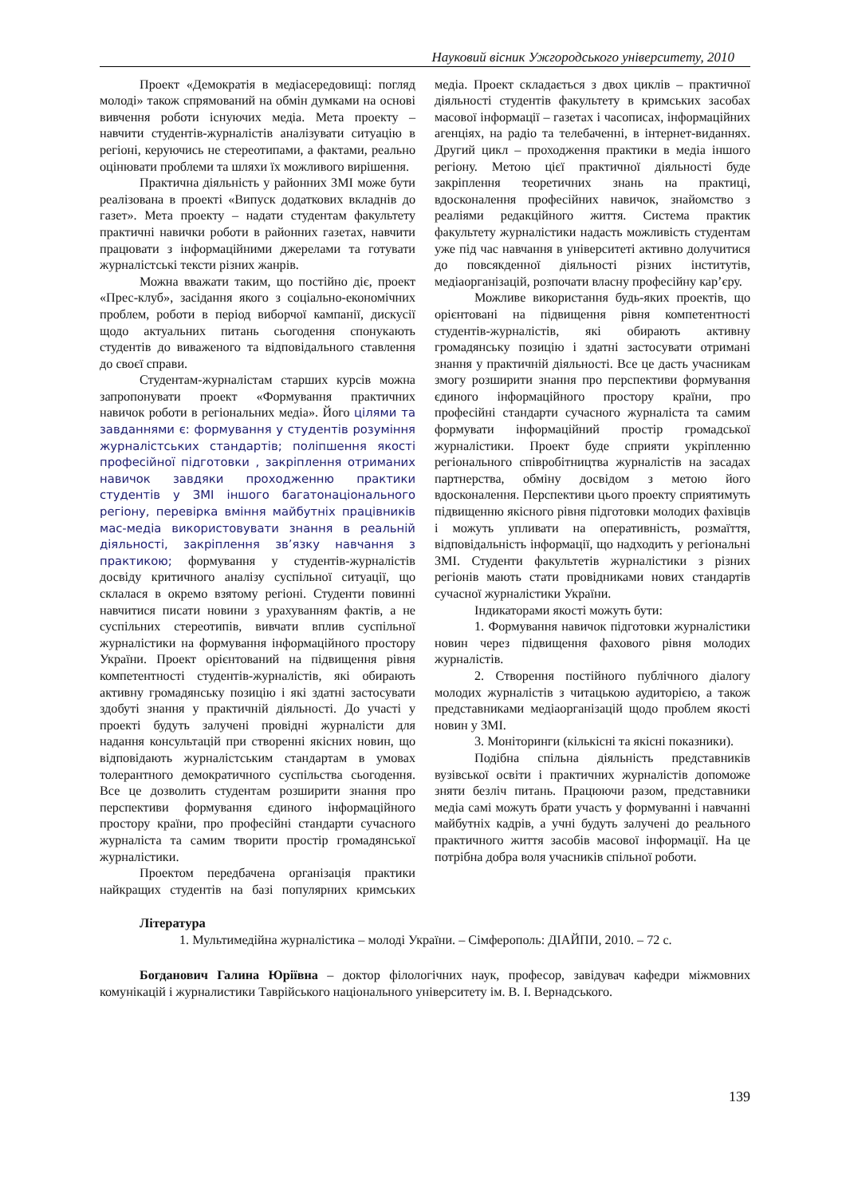Науковий вісник Ужгородського університету, 2010
Проект «Демократія в медіасередовищі: погляд молоді» також спрямований на обмін думками на основі вивчення роботи існуючих медіа. Мета проекту – навчити студентів-журналістів аналізувати ситуацію в регіоні, керуючись не стереотипами, а фактами, реально оцінювати проблеми та шляхи їх можливого вирішення.
Практична діяльність у районних ЗМІ може бути реалізована в проекті «Випуск додаткових вкладнів до газет». Мета проекту – надати студентам факультету практичні навички роботи в районних газетах, навчити працювати з інформаційними джерелами та готувати журналістські тексти різних жанрів.
Можна вважати таким, що постійно діє, проект «Прес-клуб», засідання якого з соціально-економічних проблем, роботи в період виборчої кампанії, дискусії щодо актуальних питань сьогодення спонукають студентів до виваженого та відповідального ставлення до своєї справи.
Студентам-журналістам старших курсів можна запропонувати проект «Формування практичних навичок роботи в регіональних медіа». Його цілями та завданнями є: формування у студентів розуміння журналістських стандартів; поліпшення якості професійної підготовки , закріплення отриманих навичок завдяки проходженню практики студентів у ЗМІ іншого багатонаціонального регіону, перевірка вміння майбутніх працівників мас-медіа використовувати знання в реальній діяльності, закріплення зв’язку навчання з практикою; формування у студентів-журналістів досвіду критичного аналізу суспільної ситуації, що склалася в окремо взятому регіоні. Студенти повинні навчитися писати новини з урахуванням фактів, а не суспільних стереотипів, вивчати вплив суспільної журналістики на формування інформаційного простору України. Проект орієнтований на підвищення рівня компетентності студентів-журналістів, які обирають активну громадянську позицію і які здатні застосувати здобуті знання у практичній діяльності. До участі у проекті будуть залучені провідні журналісти для надання консультацій при створенні якісних новин, що відповідають журналістським стандартам в умовах толерантного демократичного суспільства сьогодення. Все це дозволить студентам розширити знання про перспективи формування єдиного інформаційного простору країни, про професійні стандарти сучасного журналіста та самим творити простір громадянської журналістики.
Проектом передбачена організація практики найкращих студентів на базі популярних кримських медіа. Проект складається з двох циклів – практичної діяльності студентів факультету в кримських засобах масової інформації – газетах і часописах, інформаційних агенціях, на радіо та телебаченні, в інтернет-виданнях. Другий цикл – проходження практики в медіа іншого регіону. Метою цієї практичної діяльності буде закріплення теоретичних знань на практиці, вдосконалення професійних навичок, знайомство з реаліями редакційного життя. Система практик факультету журналістики надасть можливість студентам уже під час навчання в університеті активно долучитися до повсякденної діяльності різних інститутів, медіаорганізацій, розпочати власну професійну кар’єру.
Можливе використання будь-яких проектів, що орієнтовані на підвищення рівня компетентності студентів-журналістів, які обирають активну громадянську позицію і здатні застосувати отримані знання у практичній діяльності. Все це дасть учасникам змогу розширити знання про перспективи формування єдиного інформаційного простору країни, про професійні стандарти сучасного журналіста та самим формувати інформаційний простір громадської журналістики. Проект буде сприяти укріпленню регіонального співробітництва журналістів на засадах партнерства, обміну досвідом з метою його вдосконалення. Перспективи цього проекту сприятимуть підвищенню якісного рівня підготовки молодих фахівців і можуть упливати на оперативність, розмаїття, відповідальність інформації, що надходить у регіональні ЗМІ. Студенти факультетів журналістики з різних регіонів мають стати провідниками нових стандартів сучасної журналістики України.
Індикаторами якості можуть бути:
1. Формування навичок підготовки журналістики новин через підвищення фахового рівня молодих журналістів.
2. Створення постійного публічного діалогу молодих журналістів з читацькою аудиторією, а також представниками медіаорганізацій щодо проблем якості новин у ЗМІ.
3. Моніторинги (кількісні та якісні показники).
Подібна спільна діяльність представників вузівської освіти і практичних журналістів допоможе зняти безліч питань. Працюючи разом, представники медіа самі можуть брати участь у формуванні і навчанні майбутніх кадрів, а учні будуть залучені до реального практичного життя засобів масової інформації. На це потрібна добра воля учасників спільної роботи.
Література
1. Мультимедійна журналістика – молоді України. – Сімферополь: ДІАЙПИ, 2010. – 72 с.
Богданович Галина Юріївна – доктор філологічних наук, професор, завідувач кафедри міжмовних комунікацій і журналистики Таврійського національного університету ім. В. І. Вернадського.
139